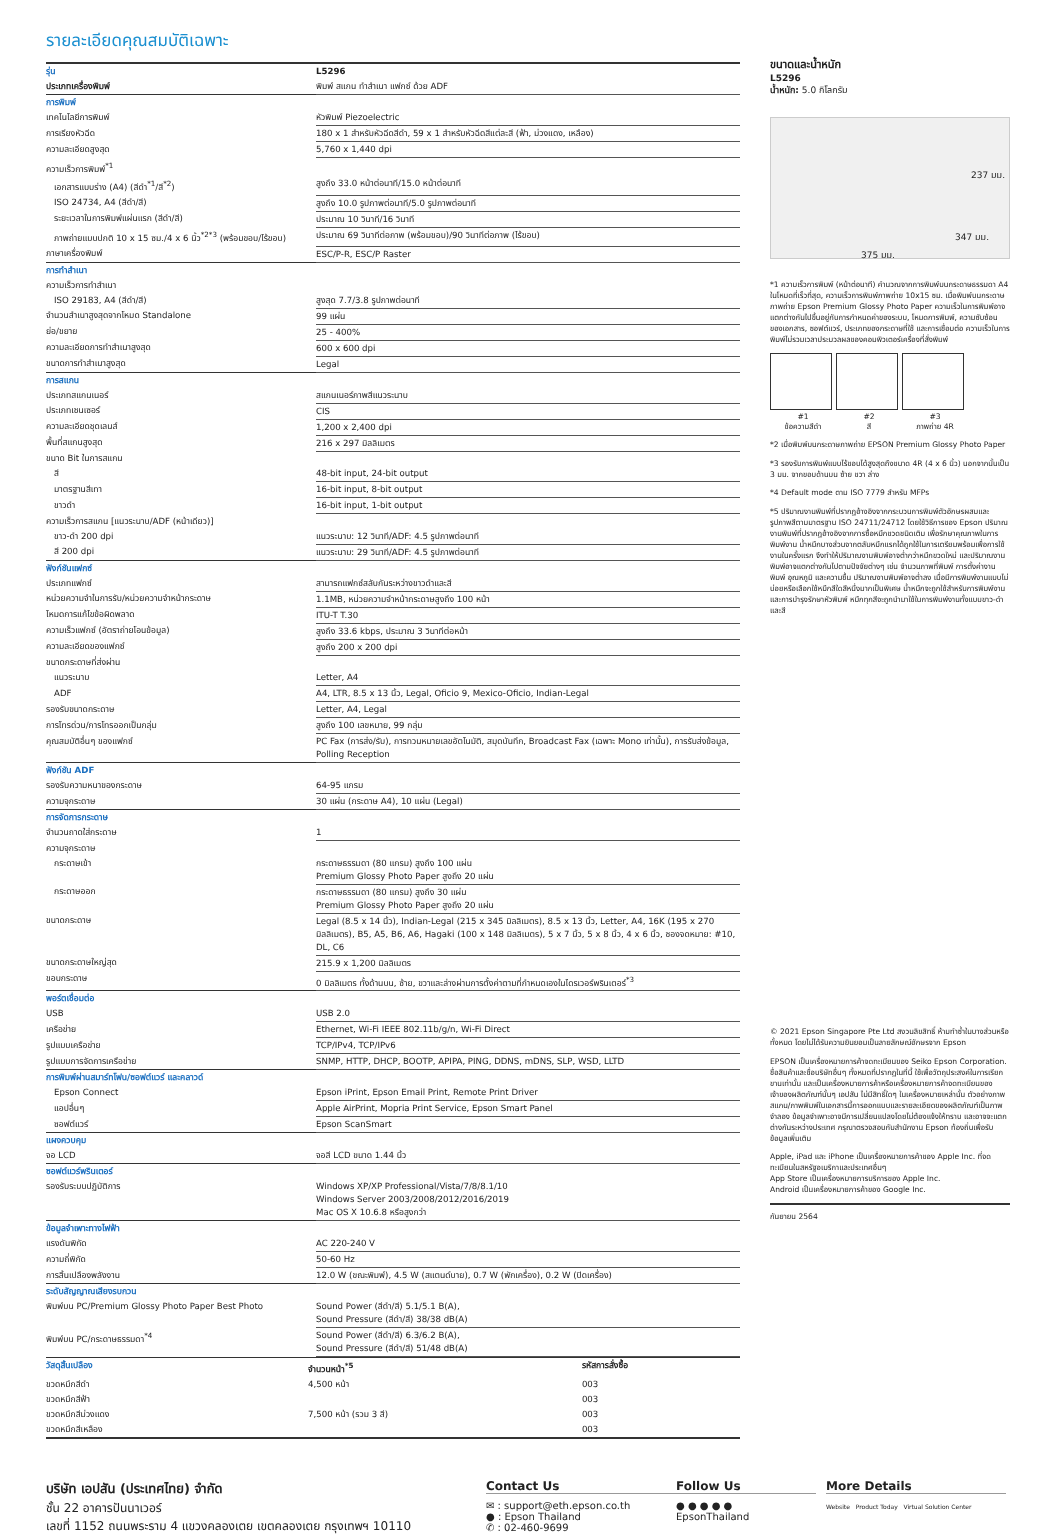รายละเอียดคุณสมบัติเฉพาะ
| รุ่น | L5296 |
| ประเภทเครื่องพิมพ์ | พิมพ์ สแกน ทำสำเนา แฟกซ์ ด้วย ADF |
| การพิมพ์ | |
| เทคโนโลยีการพิมพ์ | หัวพิมพ์ Piezoelectric |
| การเรียงหัวฉีด | 180 x 1 สำหรับหัวฉีดสีดำ, 59 x 1 สำหรับหัวฉีดสีแต่ละสี (ฟ้า, ม่วงแดง, เหลือง) |
| ความละเอียดสูงสุด | 5,760 x 1,440 dpi |
| ความเร็วการพิมพ์<sup>*1</sup> | |
| เอกสารแบบร่าง (A4) (สีดำ<sup>*1</sup>/สี<sup>*2</sup>) | สูงถึง 33.0 หน้าต่อนาที/15.0 หน้าต่อนาที |
| ISO 24734, A4 (สีดำ/สี) | สูงถึง 10.0 รูปภาพต่อนาที/5.0 รูปภาพต่อนาที |
| ระยะเวลาในการพิมพ์แผ่นแรก (สีดำ/สี) | ประมาณ 10 วินาที/16 วินาที |
| ภาพถ่ายแบบปกติ 10 x 15 ซม./4 x 6 นิ้ว<sup>*2*3</sup> (พร้อมขอบ/ไร้ขอบ) | ประมาณ 69 วินาทีต่อภาพ (พร้อมขอบ)/90 วินาทีต่อภาพ (ไร้ขอบ) |
| ภาษาเครื่องพิมพ์ | ESC/P-R, ESC/P Raster |
| การทำสำเนา | |
| ความเร็วการทำสำเนา | |
| ISO 29183, A4 (สีดำ/สี) | สูงสุด 7.7/3.8 รูปภาพต่อนาที |
| จำนวนสำเนาสูงสุดจากโหมด Standalone | 99 แผ่น |
| ย่อ/ขยาย | 25 - 400% |
| ความละเอียดการทำสำเนาสูงสุด | 600 x 600 dpi |
| ขนาดการทำสำเนาสูงสุด | Legal |
| การสแกน | |
| ประเภทสแกนเนอร์ | สแกนเนอร์ภาพสีแนวระนาบ |
| ประเภทเซนเซอร์ | CIS |
| ความละเอียดชุดเลนส์ | 1,200 x 2,400 dpi |
| พื้นที่สแกนสูงสุด | 216 x 297 มิลลิเมตร |
| ขนาด Bit ในการสแกน | |
| สี | 48-bit input, 24-bit output |
| มาตรฐานสีเทา | 16-bit input, 8-bit output |
| ขาวดำ | 16-bit input, 1-bit output |
| ความเร็วการสแกน [แนวระนาบ/ADF (หน้าเดียว)] | |
| ขาว-ดำ 200 dpi | แนวระนาบ: 12 วินาที/ADF: 4.5 รูปภาพต่อนาที |
| สี 200 dpi | แนวระนาบ: 29 วินาที/ADF: 4.5 รูปภาพต่อนาที |
| ฟังก์ชันแฟกซ์ | |
| ประเภทแฟกซ์ | สามารถแฟกซ์สลับกันระหว่างขาวดำและสี |
| หน่วยความจำในการรับ/หน่วยความจำหน้ากระดาษ | 1.1MB, หน่วยความจำหน้ากระดาษสูงถึง 100 หน้า |
| โหมดการแก้ไขข้อผิดพลาด | ITU-T T.30 |
| ความเร็วแฟกซ์ (อัตราถ่ายโอนข้อมูล) | สูงถึง 33.6 kbps, ประมาณ 3 วินาทีต่อหน้า |
| ความละเอียดของแฟกซ์ | สูงถึง 200 x 200 dpi |
| ขนาดกระดาษที่ส่งผ่าน | |
| แนวระนาบ | Letter, A4 |
| ADF | A4, LTR, 8.5 x 13 นิ้ว, Legal, Oficio 9, Mexico-Oficio, Indian-Legal |
| รองรับขนาดกระดาษ | Letter, A4, Legal |
| การโทรด่วน/การโทรออกเป็นกลุ่ม | สูงถึง 100 เลขหมาย, 99 กลุ่ม |
| คุณสมบัติอื่นๆ ของแฟกซ์ | PC Fax (การส่ง/รับ), การทวนหมายเลขอัตโนมัติ, สมุดบันทึก, Broadcast Fax (เฉพาะ Mono เท่านั้น), การรับส่งข้อมูล, Polling Reception |
| ฟังก์ชัน ADF | |
| รองรับความหนาของกระดาษ | 64-95 แกรม |
| ความจุกระดาษ | 30 แผ่น (กระดาษ A4), 10 แผ่น (Legal) |
| การจัดการกระดาษ | |
| จำนวนถาดใส่กระดาษ | 1 |
| ความจุกระดาษ | |
| กระดาษเข้า | กระดาษธรรมดา (80 แกรม) สูงถึง 100 แผ่น Premium Glossy Photo Paper สูงถึง 20 แผ่น |
| กระดาษออก | กระดาษธรรมดา (80 แกรม) สูงถึง 30 แผ่น Premium Glossy Photo Paper สูงถึง 20 แผ่น |
| ขนาดกระดาษ | Legal (8.5 x 14 นิ้ว), Indian-Legal (215 x 345 มิลลิเมตร), 8.5 x 13 นิ้ว, Letter, A4, 16K (195 x 270 มิลลิเมตร), B5, A5, B6, A6, Hagaki (100 x 148 มิลลิเมตร), 5 x 7 นิ้ว, 5 x 8 นิ้ว, 4 x 6 นิ้ว, ซองจดหมาย: #10, DL, C6 |
| ขนาดกระดาษใหญ่สุด | 215.9 x 1,200 มิลลิเมตร |
| ขอบกระดาษ | 0 มิลลิเมตร ทั้งด้านบน, ซ้าย, ขวาและล่างผ่านการตั้งค่าตามที่กำหนดเองในไดรเวอร์พรินเตอร์<sup>*3</sup> |
| พอร์ตเชื่อมต่อ | |
| USB | USB 2.0 |
| เครือข่าย | Ethernet, Wi-Fi IEEE 802.11b/g/n, Wi-Fi Direct |
| รูปแบบเครือข่าย | TCP/IPv4, TCP/IPv6 |
| รูปแบบการจัดการเครือข่าย | SNMP, HTTP, DHCP, BOOTP, APIPA, PING, DDNS, mDNS, SLP, WSD, LLTD |
| การพิมพ์ผ่านสมาร์ทโฟน/ซอฟต์แวร์ และคลาวด์ | |
| Epson Connect | Epson iPrint, Epson Email Print, Remote Print Driver |
| แอปอื่นๆ | Apple AirPrint, Mopria Print Service, Epson Smart Panel |
| ซอฟต์แวร์ | Epson ScanSmart |
| แผงควบคุม | |
| จอ LCD | จอสี LCD ขนาด 1.44 นิ้ว |
| ซอฟต์แวร์พรินเตอร์ | |
| รองรับระบบปฏิบัติการ | Windows XP/XP Professional/Vista/7/8/8.1/10 Windows Server 2003/2008/2012/2016/2019 Mac OS X 10.6.8 หรือสูงกว่า |
| ข้อมูลจำเพาะทางไฟฟ้า | |
| แรงดันพิกัด | AC 220-240 V |
| ความถี่พิกัด | 50-60 Hz |
| การสิ้นเปลืองพลังงาน | 12.0 W (ขณะพิมพ์), 4.5 W (สแตนด์บาย), 0.7 W (พักเครื่อง), 0.2 W (ปิดเครื่อง) |
| ระดับสัญญาณเสียงรบกวน | |
| พิมพ์บน PC/Premium Glossy Photo Paper Best Photo | Sound Power (สีดำ/สี) 5.1/5.1 B(A), Sound Pressure (สีดำ/สี) 38/38 dB(A) |
| พิมพ์บน PC/กระดาษธรรมดา<sup>*4</sup> | Sound Power (สีดำ/สี) 6.3/6.2 B(A), Sound Pressure (สีดำ/สี) 51/48 dB(A) |
| วัสดุสิ้นเปลือง | จำนวนหน้า<sup>*5</sup> | รหัสการสั่งซื้อ |
| ขวดหมึกสีดำ | 4,500 หน้า | 003 |
| ขวดหมึกสีฟ้า | 7,500 หน้า (รวม 3 สี) | 003 |
| ขวดหมึกสีม่วงแดง | | 003 |
| ขวดหมึกสีเหลือง | | 003 |
ขนาดและน้ำหนัก
L5296
น้ำหนัก: 5.0 กิโลกรัม
237 มม.
347 มม.
375 มม.
*1 ความเร็วการพิมพ์ (หน้าต่อนาที) คำนวณจากการพิมพ์บนกระดาษธรรมดา A4 ในโหมดที่เร็วที่สุด, ความเร็วการพิมพ์ภาพถ่าย 10x15 ซม. เมื่อพิมพ์บนกระดาษภาพถ่าย Epson Premium Glossy Photo Paper ความเร็วในการพิมพ์อาจแตกต่างกันไปขึ้นอยู่กับการกำหนดค่าของระบบ, โหมดการพิมพ์, ความซับซ้อนของเอกสาร, ซอฟต์แวร์, ประเภทของกระดาษที่ใช้ และการเชื่อมต่อ ความเร็วในการพิมพ์ไม่รวมเวลาประมวลผลของคอมพิวเตอร์เครื่องที่สั่งพิมพ์
#1
ข้อความสีดำ
#2
สี
#3
ภาพถ่าย 4R
*2 เมื่อพิมพ์บนกระดาษภาพถ่าย EPSON Premium Glossy Photo Paper
*3 รองรับการพิมพ์แบบไร้ขอบได้สูงสุดถึงขนาด 4R (4 x 6 นิ้ว) นอกจากนั้นเป็น 3 มม. จากขอบด้านบน ซ้าย ขวา ล่าง
*4 Default mode ตาม ISO 7779 สำหรับ MFPs
*5 ปริมาณงานพิมพ์ที่ปรากฏอ้างอิงจากกระบวนการพิมพ์ตัวอักษรผสมและรูปภาพสีตามมาตรฐาน ISO 24711/24712 โดยใช้วิธีการของ Epson ปริมาณงานพิมพ์ที่ปรากฏอ้างอิงจากการซื้อหมึกขวดชนิดเติม เพื่อรักษาคุณภาพในการพิมพ์งาน น้ำหมึกบางส่วนจากตลับหมึกแรกได้ถูกใช้ในการเตรียมพร้อมเพื่อการใช้งานในครั้งแรก จึงทำให้ปริมาณงานพิมพ์อาจต่ำกว่าหมึกขวดใหม่ และปริมาณงานพิมพ์อาจแตกต่างกันไปตามปัจจัยต่างๆ เช่น จำนวนภาพที่พิมพ์ การตั้งค่างานพิมพ์ อุณหภูมิ และความชื้น ปริมาณงานพิมพ์อาจต่ำลง เมื่อมีการพิมพ์งานแบบไม่บ่อยหรือเลือกใช้หมึกสีใดสีหนึ่งมากเป็นพิเศษ น้ำหมึกจะถูกใช้สำหรับการพิมพ์งานและการบำรุงรักษาหัวพิมพ์ หมึกทุกสีจะถูกนำมาใช้ในการพิมพ์งานทั้งแบบขาว-ดำและสี
© 2021 Epson Singapore Pte Ltd สงวนลิขสิทธิ์ ห้ามทำซ้ำในบางส่วนหรือทั้งหมด โดยไม่ได้รับความยินยอมเป็นลายลักษณ์อักษรจาก Epson
EPSON เป็นเครื่องหมายการค้าจดทะเบียนของ Seiko Epson Corporation. ชื่อสินค้าและชื่อบริษัทอื่นๆ ทั้งหมดที่ปรากฏในที่นี้ ใช้เพื่อวัตถุประสงค์ในการเรียกขานเท่านั้น และเป็นเครื่องหมายการค้าหรือเครื่องหมายการค้าจดทะเบียนของเจ้าของผลิตภัณฑ์นั้นๆ เอปสัน ไม่มีสิทธิ์ใดๆ ในเครื่องหมายเหล่านั้น ตัวอย่างภาพสแกน/ภาพพิมพ์ในเอกสารนี้การออกแบบและรายละเอียดของผลิตภัณฑ์เป็นภาพจำลอง ข้อมูลจำเพาะอาจมีการเปลี่ยนแปลงโดยไม่ต้องแจ้งให้ทราบ และอาจจะแตกต่างกันระหว่างประเทศ กรุณาตรวจสอบกับสำนักงาน Epson ท้องถิ่นเพื่อรับข้อมูลเพิ่มเติม
Apple, iPad และ iPhone เป็นเครื่องหมายการค้าของ Apple Inc. ที่จดทะเบียนในสหรัฐอเมริกาและประเทศอื่นๆ
App Store เป็นเครื่องหมายการบริการของ Apple Inc.
Android เป็นเครื่องหมายการค้าของ Google Inc.
กันยายน 2564
บริษัท เอปสัน (ประเทศไทย) จำกัด
ชั้น 22 อาคารปันนาเวอร์
เลขที่ 1152 ถนนพระราม 4 แขวงคลองเตย เขตคลองเตย กรุงเทพฯ 10110
Contact Us
✉ : support@eth.epson.co.th
● : Epson Thailand
✆ : 02-460-9699
Follow Us
● ● ● ● ●
EpsonThailand
More Details
Website Product Today Virtual Solution Center